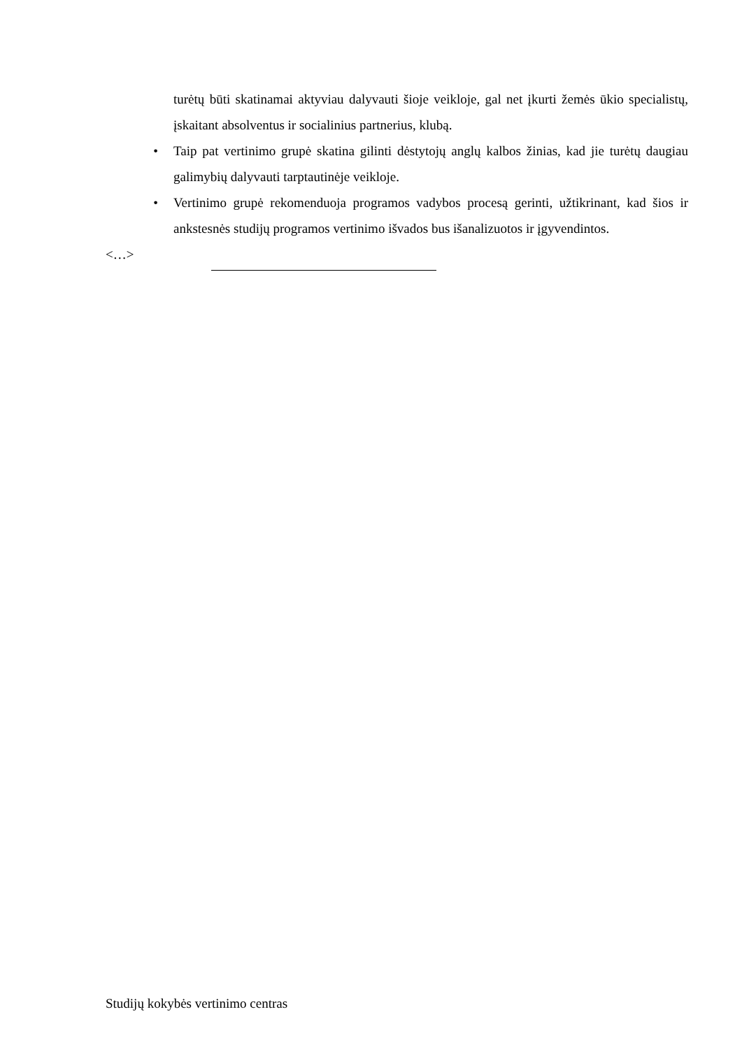turėtų būti skatinamai aktyviau dalyvauti šioje veikloje, gal net įkurti žemės ūkio specialistų, įskaitant absolventus ir socialinius partnerius, klubą.
• Taip pat vertinimo grupė skatina gilinti dėstytojų anglų kalbos žinias, kad jie turėtų daugiau galimybių dalyvauti tarptautinėje veikloje.
• Vertinimo grupė rekomenduoja programos vadybos procesą gerinti, užtikrinant, kad šios ir ankstesnės studijų programos vertinimo išvados bus išanalizuotos ir įgyvendintos.
<…>
Studijų kokybės vertinimo centras